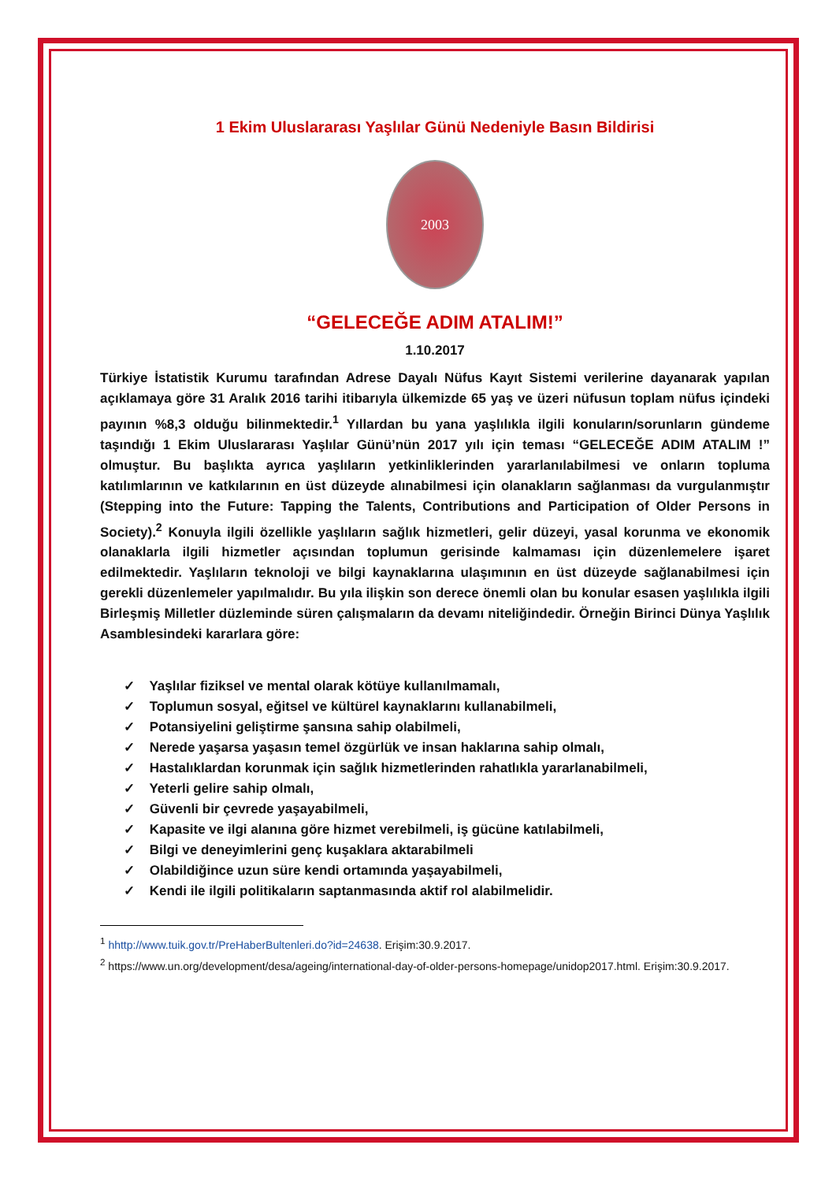1 Ekim Uluslararası Yaşlılar Günü Nedeniyle Basın Bildirisi
2003
“GELECEĞE ADIM ATALIM!”
1.10.2017
Türkiye İstatistik Kurumu tarafından Adrese Dayalı Nüfus Kayıt Sistemi verilerine dayanarak yapılan açıklamaya göre 31 Aralık 2016 tarihi itibarıyla ülkemizde 65 yaş ve üzeri nüfusun toplam nüfus içindeki payının %8,3 olduğu bilinmektedir.<sup>1</sup> Yıllardan bu yana yaşlılıkla ilgili konuların/sorunların gündeme taşındığı 1 Ekim Uluslararası Yaşlılar Günü’nün 2017 yılı için teması “GELECEĞE ADIM ATALIM !” olmuştur. Bu başlıkta ayrıca yaşlıların yetkinliklerinden yararlanılabilmesi ve onların topluma katılımlarının ve katkılarının en üst düzeyde alınabilmesi için olanakların sağlanması da vurgulanmıştır (Stepping into the Future: Tapping the Talents, Contributions and Participation of Older Persons in Society).<sup>2</sup> Konuyla ilgili özellikle yaşlıların sağlık hizmetleri, gelir düzeyi, yasal korunma ve ekonomik olanaklarla ilgili hizmetler açısından toplumun gerisinde kalmaması için düzenlemelere işaret edilmektedir. Yaşlıların teknoloji ve bilgi kaynaklarına ulaşımının en üst düzeyde sağlanabilmesi için gerekli düzenlemeler yapılmalıdır. Bu yıla ilişkin son derece önemli olan bu konular esasen yaşlılıkla ilgili Birleşmiş Milletler düzleminde süren çalışmaların da devamı niteliğindedir. Örneğin Birinci Dünya Yaşlılık Asamblesindeki kararlara göre:
✓ Yaşlılar fiziksel ve mental olarak kötüye kullanılmamalı,
✓ Toplumun sosyal, eğitsel ve kültürel kaynaklarını kullanabilmeli,
✓ Potansiyelini geliştirme şansına sahip olabilmeli,
✓ Nerede yaşarsa yaşasın temel özgürlük ve insan haklarına sahip olmalı,
✓ Hastalıklardan korunmak için sağlık hizmetlerinden rahatlıkla yararlanabilmeli,
✓ Yeterli gelire sahip olmalı,
✓ Güvenli bir çevrede yaşayabilmeli,
✓ Kapasite ve ilgi alanına göre hizmet verebilmeli, iş gücüne katılabilmeli,
✓ Bilgi ve deneyimlerini genç kuşaklara aktarabilmeli
✓ Olabildiğince uzun süre kendi ortamında yaşayabilmeli,
✓ Kendi ile ilgili politikaların saptanmasında aktif rol alabilmelidir.
<sup>1</sup> hhttp://www.tuik.gov.tr/PreHaberBultenleri.do?id=24638. Erişim:30.9.2017.
<sup>2</sup> https://www.un.org/development/desa/ageing/international-day-of-older-persons-homepage/unidop2017.html. Erişim:30.9.2017.